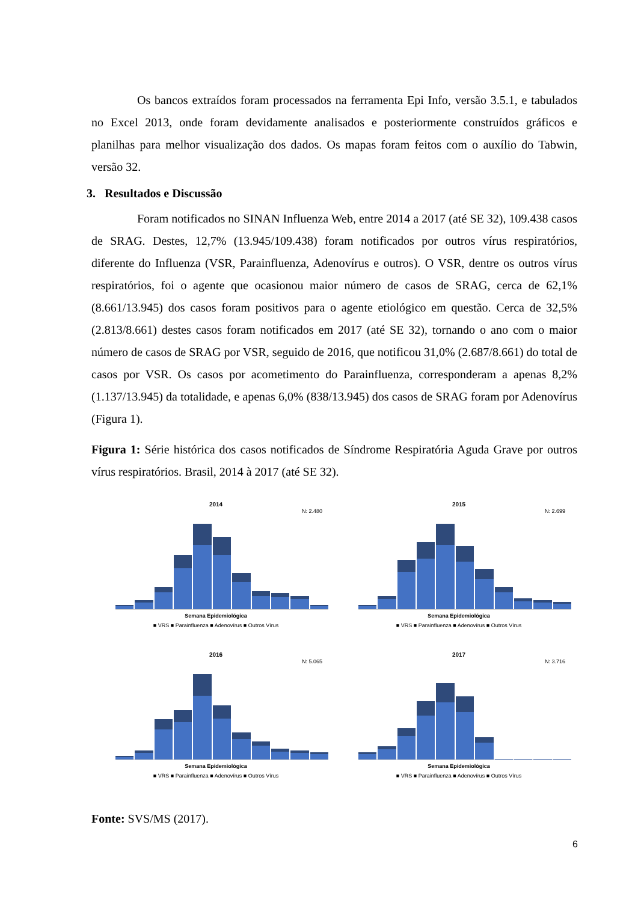Os bancos extraídos foram processados na ferramenta Epi Info, versão 3.5.1, e tabulados no Excel 2013, onde foram devidamente analisados e posteriormente construídos gráficos e planilhas para melhor visualização dos dados. Os mapas foram feitos com o auxílio do Tabwin, versão 32.
3. Resultados e Discussão
Foram notificados no SINAN Influenza Web, entre 2014 a 2017 (até SE 32), 109.438 casos de SRAG. Destes, 12,7% (13.945/109.438) foram notificados por outros vírus respiratórios, diferente do Influenza (VSR, Parainfluenza, Adenovírus e outros). O VSR, dentre os outros vírus respiratórios, foi o agente que ocasionou maior número de casos de SRAG, cerca de 62,1% (8.661/13.945) dos casos foram positivos para o agente etiológico em questão. Cerca de 32,5% (2.813/8.661) destes casos foram notificados em 2017 (até SE 32), tornando o ano com o maior número de casos de SRAG por VSR, seguido de 2016, que notificou 31,0% (2.687/8.661) do total de casos por VSR. Os casos por acometimento do Parainfluenza, corresponderam a apenas 8,2% (1.137/13.945) da totalidade, e apenas 6,0% (838/13.945) dos casos de SRAG foram por Adenovírus (Figura 1).
Figura 1: Série histórica dos casos notificados de Síndrome Respiratória Aguda Grave por outros vírus respiratórios. Brasil, 2014 à 2017 (até SE 32).
2014
N: 2.480
Semana Epidemiológica
■ VRS ■ Parainfluenza ■ Adenovírus ■ Outros Vírus
2015
N: 2.699
Semana Epidemiológica
■ VRS ■ Parainfluenza ■ Adenovírus ■ Outros Vírus
2016
N: 5.065
Semana Epidemiológica
■ VRS ■ Parainfluenza ■ Adenovírus ■ Outros Vírus
2017
N: 3.716
Semana Epidemiológica
■ VRS ■ Parainfluenza ■ Adenovírus ■ Outros Vírus
Fonte: SVS/MS (2017).
6